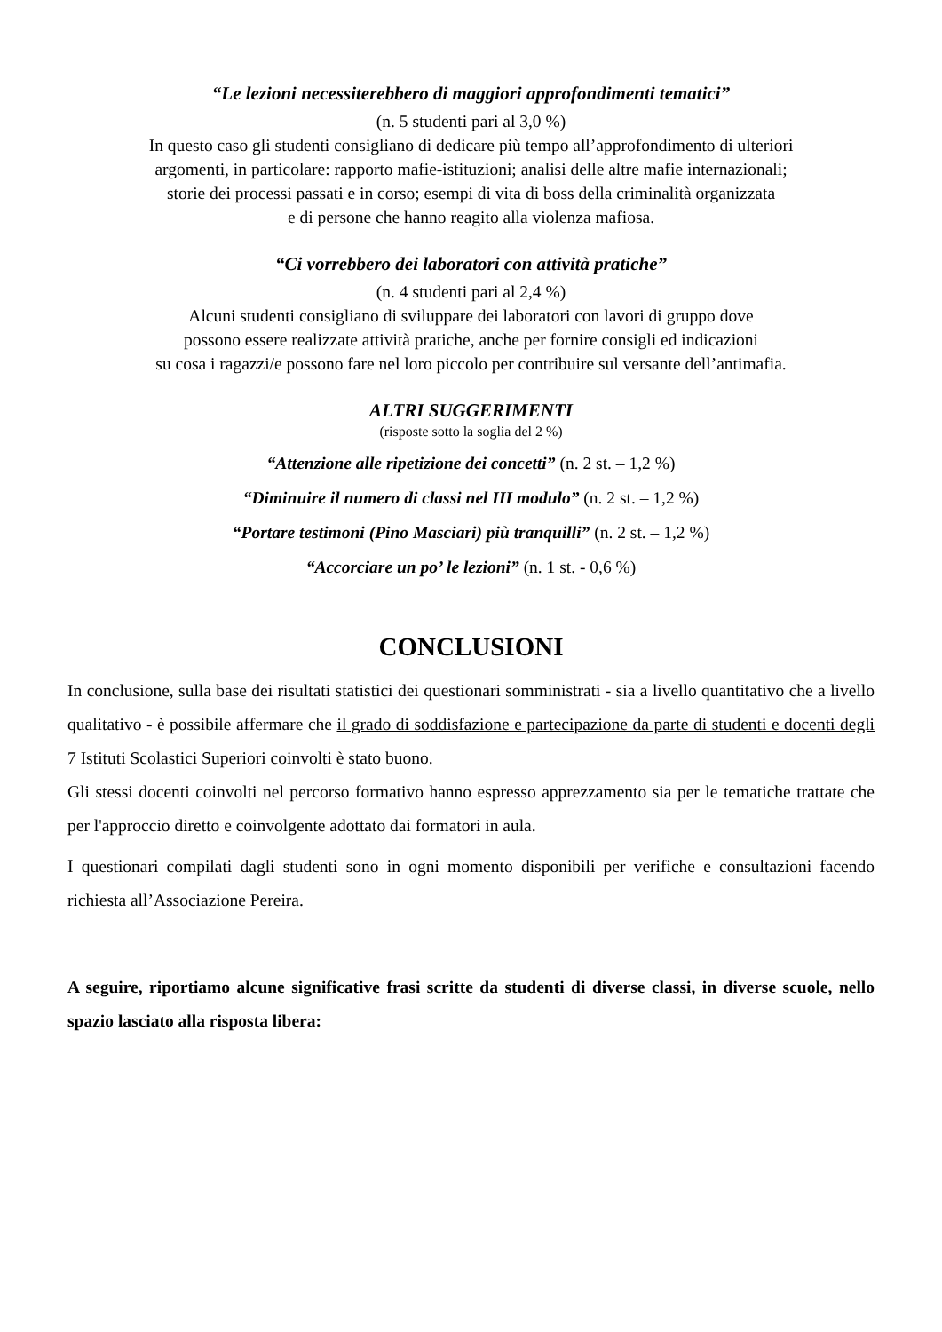“Le lezioni necessiterebbero di maggiori approfondimenti tematici”
(n. 5 studenti pari al 3,0 %)
In questo caso gli studenti consigliano di dedicare più tempo all’approfondimento di ulteriori
argomenti, in particolare: rapporto mafie-istituzioni; analisi delle altre mafie internazionali;
storie dei processi passati e in corso; esempi di vita di boss della criminalità organizzata
e di persone che hanno reagito alla violenza mafiosa.
“Ci vorrebbero dei laboratori con attività pratiche”
(n. 4 studenti pari al 2,4 %)
Alcuni studenti consigliano di sviluppare dei laboratori con lavori di gruppo dove
possono essere realizzate attività pratiche, anche per fornire consigli ed indicazioni
su cosa i ragazzi/e possono fare nel loro piccolo per contribuire sul versante dell’antimafia.
ALTRI SUGGERIMENTI
(risposte sotto la soglia del 2 %)
“Attenzione alle ripetizione dei concetti” (n. 2 st. – 1,2 %)
“Diminuire il numero di classi nel III modulo” (n. 2 st. – 1,2 %)
“Portare testimoni (Pino Masciari) più tranquilli” (n. 2 st. – 1,2 %)
“Accorciare un po’ le lezioni” (n. 1 st. - 0,6 %)
CONCLUSIONI
In conclusione, sulla base dei risultati statistici dei questionari somministrati - sia a livello quantitativo che a livello qualitativo - è possibile affermare che il grado di soddisfazione e partecipazione da parte di studenti e docenti degli 7 Istituti Scolastici Superiori coinvolti è stato buono.
Gli stessi docenti coinvolti nel percorso formativo hanno espresso apprezzamento sia per le tematiche trattate che per l'approccio diretto e coinvolgente adottato dai formatori in aula.
I questionari compilati dagli studenti sono in ogni momento disponibili per verifiche e consultazioni facendo richiesta all’Associazione Pereira.
A seguire, riportiamo alcune significative frasi scritte da studenti di diverse classi, in diverse scuole, nello spazio lasciato alla risposta libera: